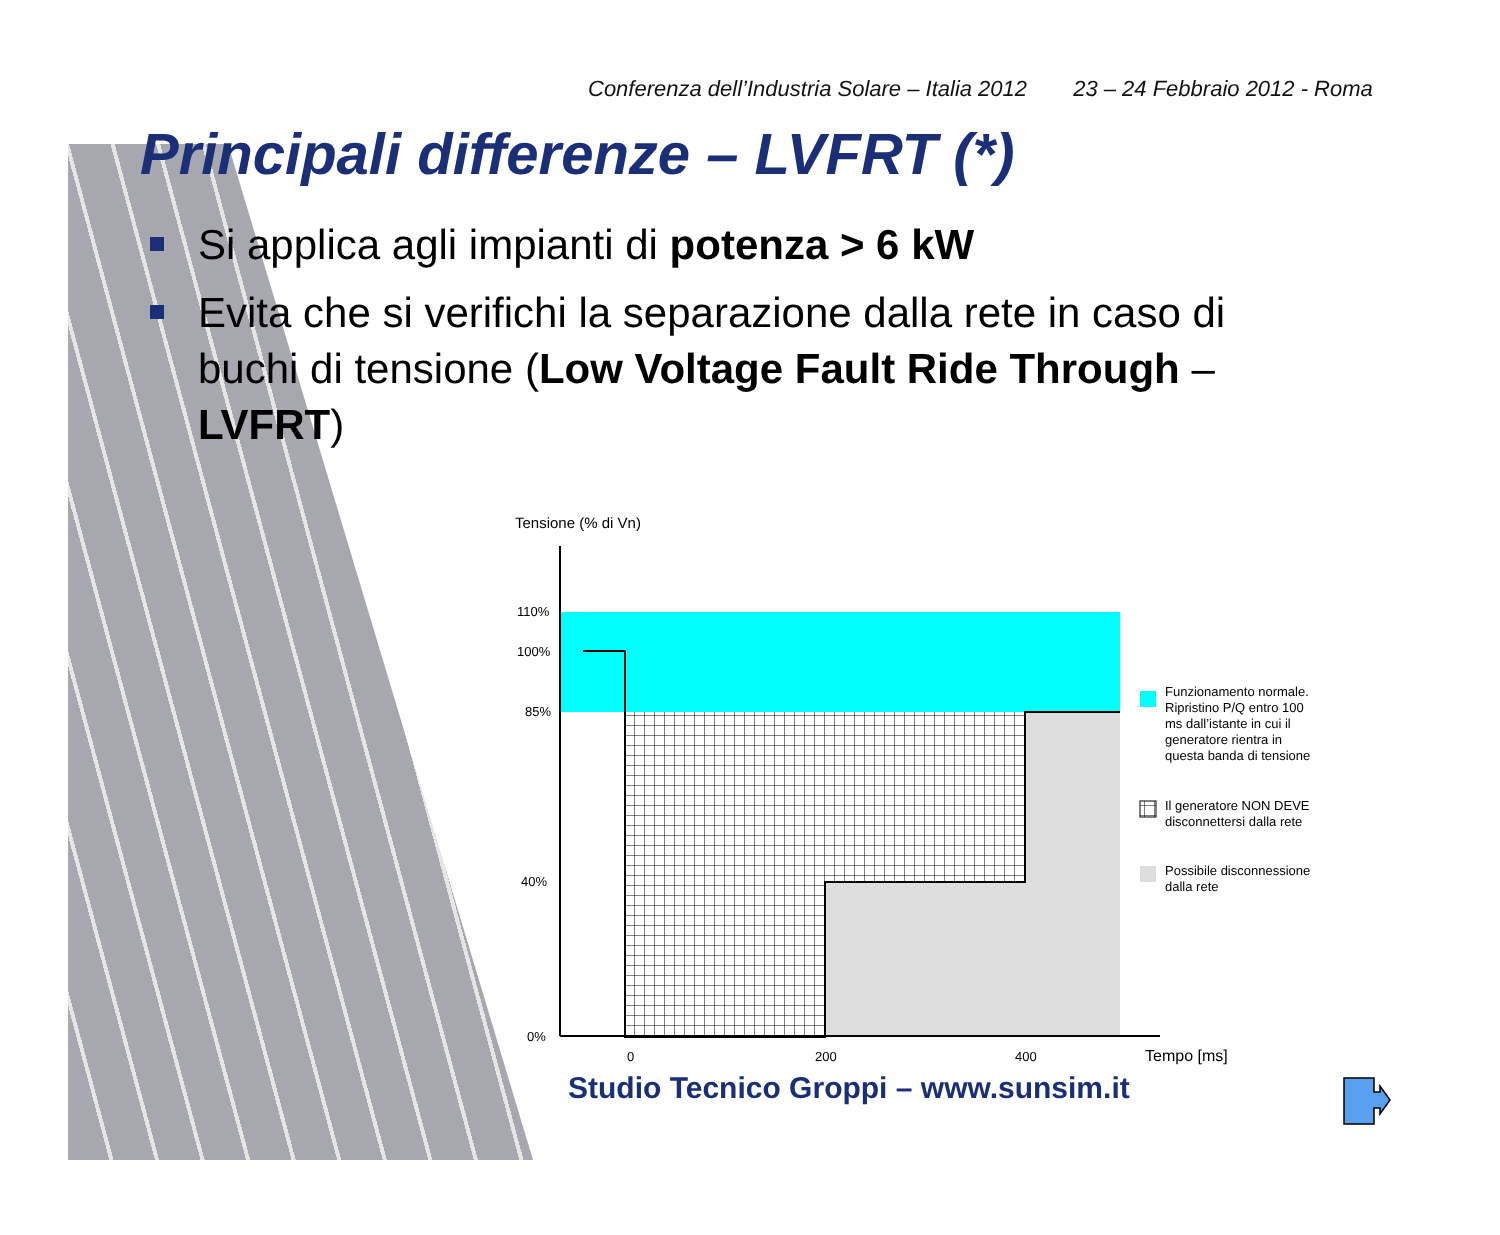Conferenza dell’Industria Solare – Italia 2012 23 – 24 Febbraio 2012 - Roma
Principali differenze – LVFRT (*)
Si applica agli impianti di potenza > 6 kW
Evita che si verifichi la separazione dalla rete in caso di buchi di tensione (Low Voltage Fault Ride Through – LVFRT)
Tensione (% di Vn)
110%
100%
85%
40%
0%
0
200
400
Tempo [ms]
Funzionamento normale.
Ripristino P/Q entro 100
ms dall’istante in cui il
generatore rientra in
questa banda di tensione
Il generatore NON DEVE
disconnettersi dalla rete
Possibile disconnessione
dalla rete
Studio Tecnico Groppi – www.sunsim.it